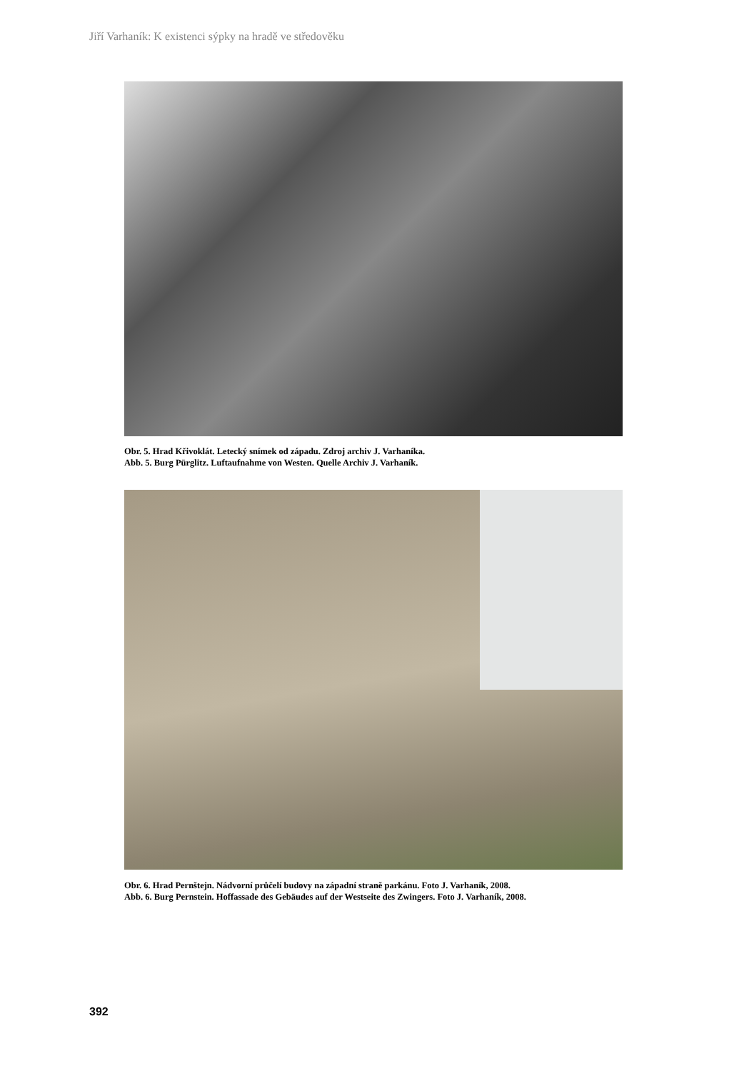Jiří Varhaník: K existenci sýpky na hradě ve středověku
Obr. 5. Hrad Křivoklát. Letecký snímek od západu. Zdroj archiv J. Varhaníka.
Abb. 5. Burg Pürglitz. Luftaufnahme von Westen. Quelle Archiv J. Varhaník.
Obr. 6. Hrad Pernštejn. Nádvorní průčelí budovy na západní straně parkánu. Foto J. Varhaník, 2008.
Abb. 6. Burg Pernstein. Hoffassade des Gebäudes auf der Westseite des Zwingers. Foto J. Varhaník, 2008.
392